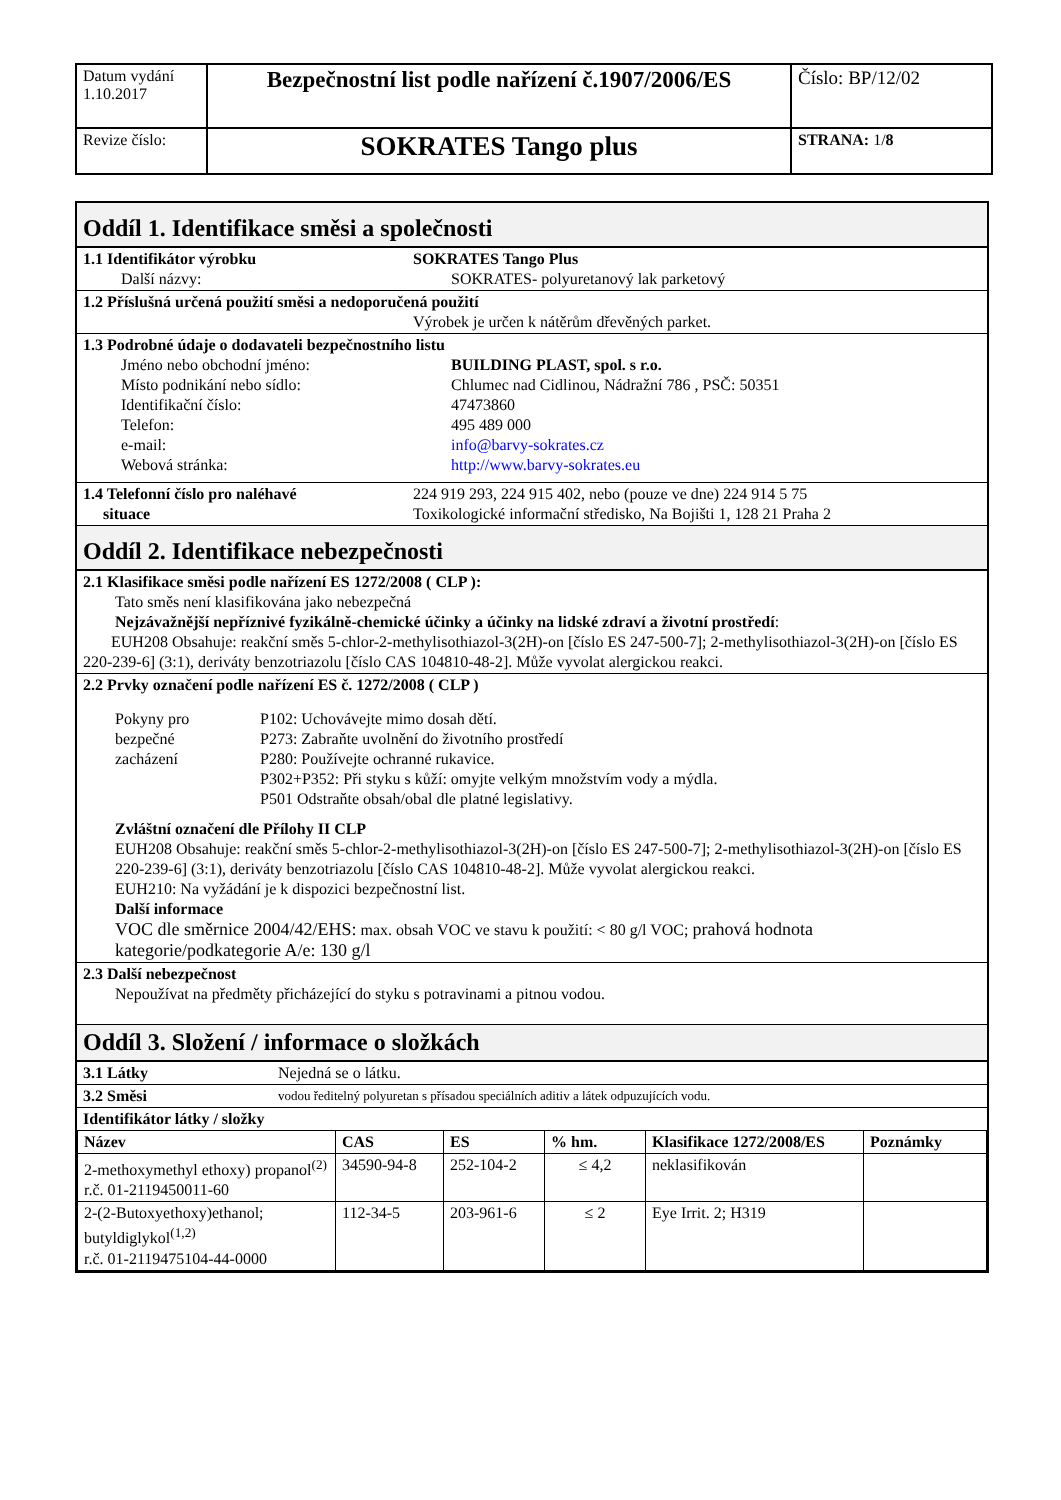| Datum vydání 1.10.2017 | Bezpečnostní list podle nařízení č.1907/2006/ES | Číslo: BP/12/02 |
| Revize číslo: | SOKRATES Tango plus | STRANA: 1/ 8 |
Oddíl 1. Identifikace směsi a společnosti
1.1 Identifikátor výrobku SOKRATES Tango Plus
Další názvy: SOKRATES- polyuretanový lak parketový
1.2 Příslušná určená použití směsi a nedoporučená použití
Výrobek je určen k nátěrům dřevěných parket.
1.3 Podrobné údaje o dodavateli bezpečnostního listu
Jméno nebo obchodní jméno: BUILDING PLAST, spol. s r.o.
Místo podnikání nebo sídlo: Chlumec nad Cidlinou, Nádražní 786 , PSČ: 50351
Identifikační číslo: 47473860
Telefon: 495 489 000
e-mail: info@barvy-sokrates.cz
Webová stránka: http://www.barvy-sokrates.eu
1.4 Telefonní číslo pro naléhavé
situace
224 919 293, 224 915 402, nebo (pouze ve dne) 224 914 5 75
Toxikologické informační středisko, Na Bojišti 1, 128 21 Praha 2
Oddíl 2. Identifikace nebezpečnosti
2.1 Klasifikace směsi podle nařízení ES 1272/2008 ( CLP ):
Tato směs není klasifikována jako nebezpečná
Nejzávažnější nepříznivé fyzikálně-chemické účinky a účinky na lidské zdraví a životní prostředí:
EUH208 Obsahuje: reakční směs 5-chlor-2-methylisothiazol-3(2H)-on [číslo ES 247-500-7]; 2-methylisothiazol-3(2H)-on [číslo ES 220-239-6] (3:1), deriváty benzotriazolu [číslo CAS 104810-48-2]. Může vyvolat alergickou reakci.
2.2 Prvky označení podle nařízení ES č. 1272/2008 ( CLP )
Pokyny pro
bezpečné
zacházení
P102: Uchovávejte mimo dosah dětí.
P273: Zabraňte uvolnění do životního prostředí
P280: Používejte ochranné rukavice.
P302+P352: Při styku s kůží: omyjte velkým množstvím vody a mýdla.
P501 Odstraňte obsah/obal dle platné legislativy.
Zvláštní označení dle Přílohy II CLP
EUH208 Obsahuje: reakční směs 5-chlor-2-methylisothiazol-3(2H)-on [číslo ES 247-500-7]; 2-methylisothiazol-3(2H)-on [číslo ES 220-239-6] (3:1), deriváty benzotriazolu [číslo CAS 104810-48-2]. Může vyvolat alergickou reakci.
EUH210: Na vyžádání je k dispozici bezpečnostní list.
Další informace
VOC dle směrnice 2004/42/EHS: max. obsah VOC ve stavu k použití: < 80 g/l VOC; prahová hodnota kategorie/podkategorie A/e: 130 g/l
2.3 Další nebezpečnost
Nepoužívat na předměty přicházející do styku s potravinami a pitnou vodou.
Oddíl 3. Složení / informace o složkách
3.1 Látky Nejedná se o látku.
3.2 Směsi
vodou ředitelný polyuretan s přísadou speciálních aditiv a látek odpuzujících vodu.
Identifikátor látky / složky
| Název | CAS | ES | % hm. | Klasifikace 1272/2008/ES | Poznámky |
| --- | --- | --- | --- | --- | --- |
| 2-methoxymethyl ethoxy) propanol<sup>(2)</sup> r.č. 01-2119450011-60 | 34590-94-8 | 252-104-2 | ≤ 4,2 | neklasifikován | |
| 2-(2-Butoxyethoxy)ethanol; butyldiglykol<sup>(1,2)</sup> r.č. 01-2119475104-44-0000 | 112-34-5 | 203-961-6 | ≤ 2 | Eye Irrit. 2; H319 | |